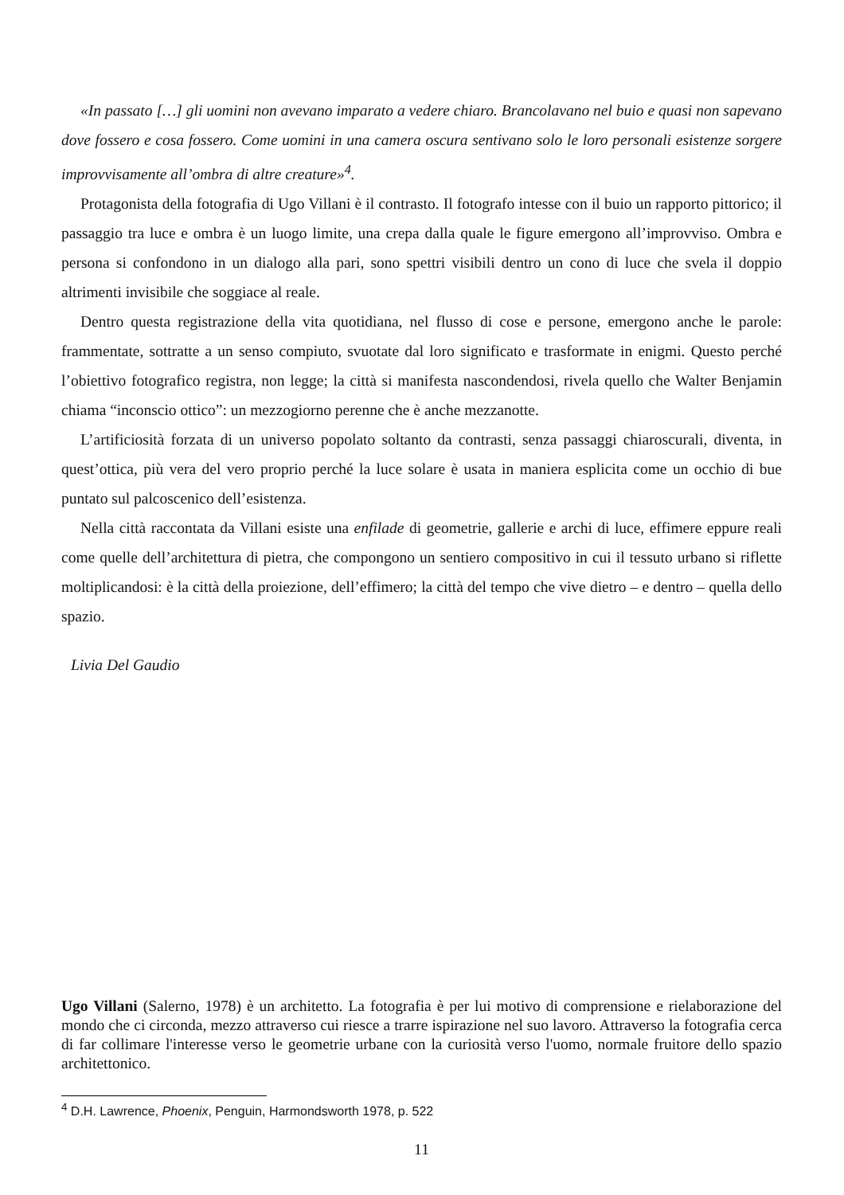«In passato […] gli uomini non avevano imparato a vedere chiaro. Brancolavano nel buio e quasi non sapevano dove fossero e cosa fossero. Come uomini in una camera oscura sentivano solo le loro personali esistenze sorgere improvvisamente all’ombra di altre creature»<sup>4</sup>.
Protagonista della fotografia di Ugo Villani è il contrasto. Il fotografo intesse con il buio un rapporto pittorico; il passaggio tra luce e ombra è un luogo limite, una crepa dalla quale le figure emergono all’improvviso. Ombra e persona si confondono in un dialogo alla pari, sono spettri visibili dentro un cono di luce che svela il doppio altrimenti invisibile che soggiace al reale.
Dentro questa registrazione della vita quotidiana, nel flusso di cose e persone, emergono anche le parole: frammentate, sottratte a un senso compiuto, svuotate dal loro significato e trasformate in enigmi. Questo perché l’obiettivo fotografico registra, non legge; la città si manifesta nascondendosi, rivela quello che Walter Benjamin chiama “inconscio ottico”: un mezzogiorno perenne che è anche mezzanotte.
L’artificiosità forzata di un universo popolato soltanto da contrasti, senza passaggi chiaroscurali, diventa, in quest’ottica, più vera del vero proprio perché la luce solare è usata in maniera esplicita come un occhio di bue puntato sul palcoscenico dell’esistenza.
Nella città raccontata da Villani esiste una enfilade di geometrie, gallerie e archi di luce, effimere eppure reali come quelle dell’architettura di pietra, che compongono un sentiero compositivo in cui il tessuto urbano si riflette moltiplicandosi: è la città della proiezione, dell’effimero; la città del tempo che vive dietro – e dentro – quella dello spazio.
Livia Del Gaudio
Ugo Villani (Salerno, 1978) è un architetto. La fotografia è per lui motivo di comprensione e rielaborazione del mondo che ci circonda, mezzo attraverso cui riesce a trarre ispirazione nel suo lavoro. Attraverso la fotografia cerca di far collimare l'interesse verso le geometrie urbane con la curiosità verso l'uomo, normale fruitore dello spazio architettonico.
<sup>4</sup> D.H. Lawrence, Phoenix, Penguin, Harmondsworth 1978, p. 522
11